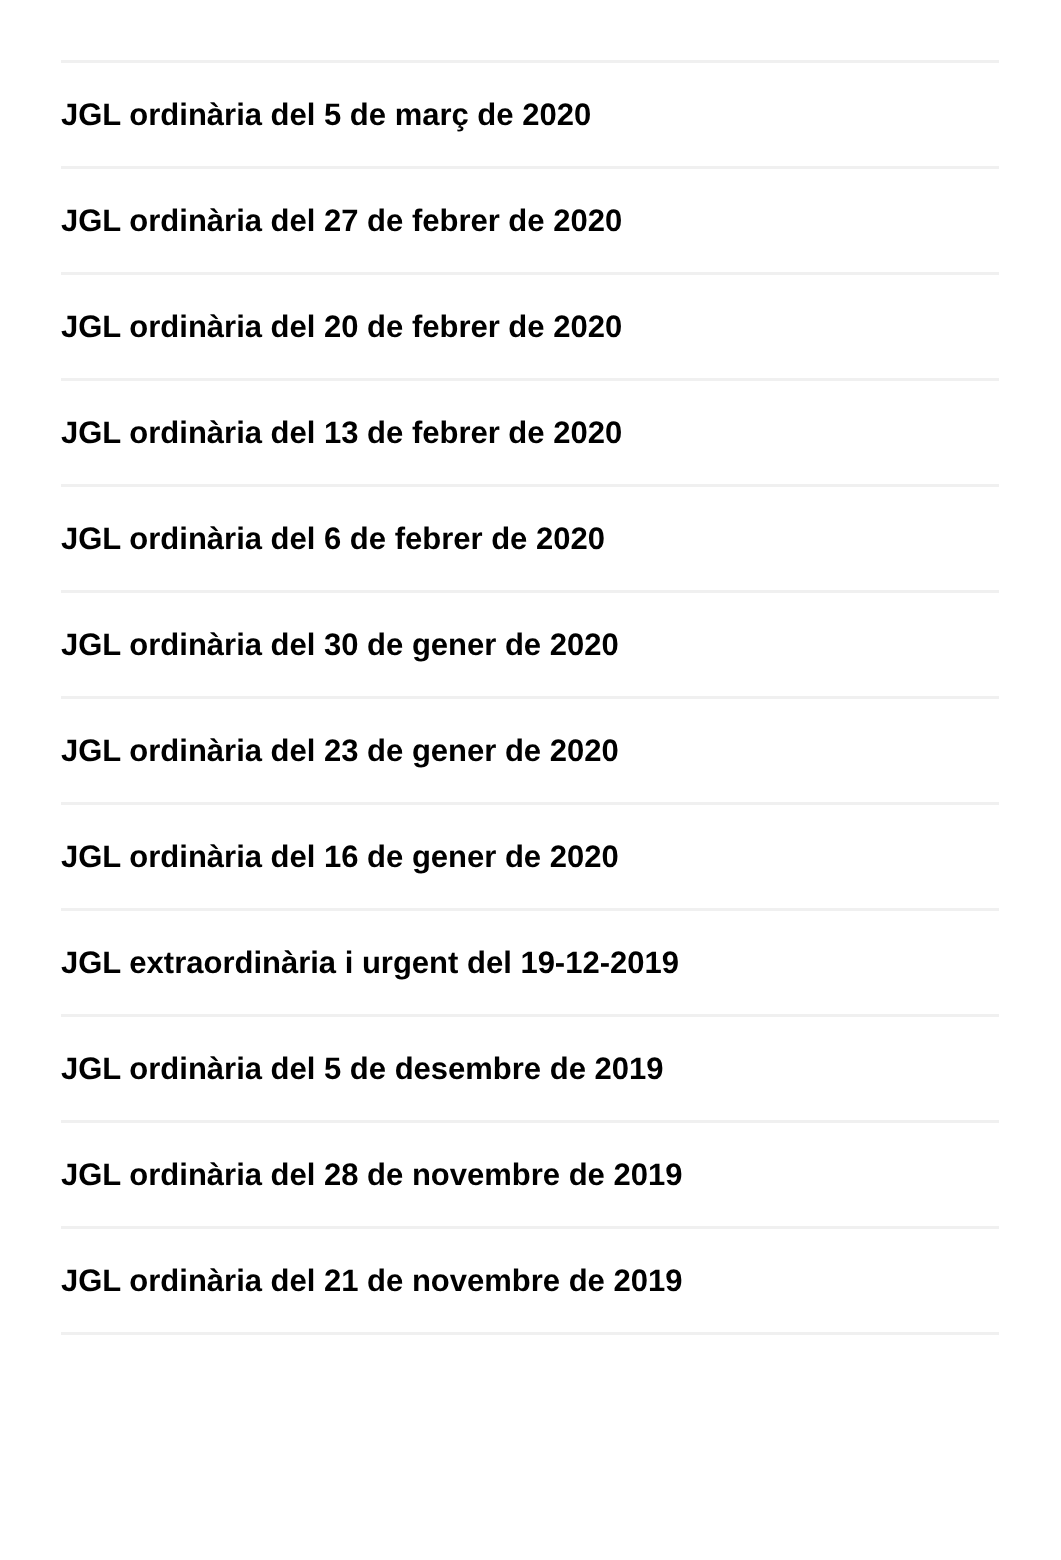JGL ordinària del 5 de març de 2020
JGL ordinària del 27 de febrer de 2020
JGL ordinària del 20 de febrer de 2020
JGL ordinària del 13 de febrer de 2020
JGL ordinària del 6 de febrer de 2020
JGL ordinària del 30 de gener de 2020
JGL ordinària del 23 de gener de 2020
JGL ordinària del 16 de gener de 2020
JGL extraordinària i urgent del 19-12-2019
JGL ordinària del 5 de desembre de 2019
JGL ordinària del 28 de novembre de 2019
JGL ordinària del 21 de novembre de 2019